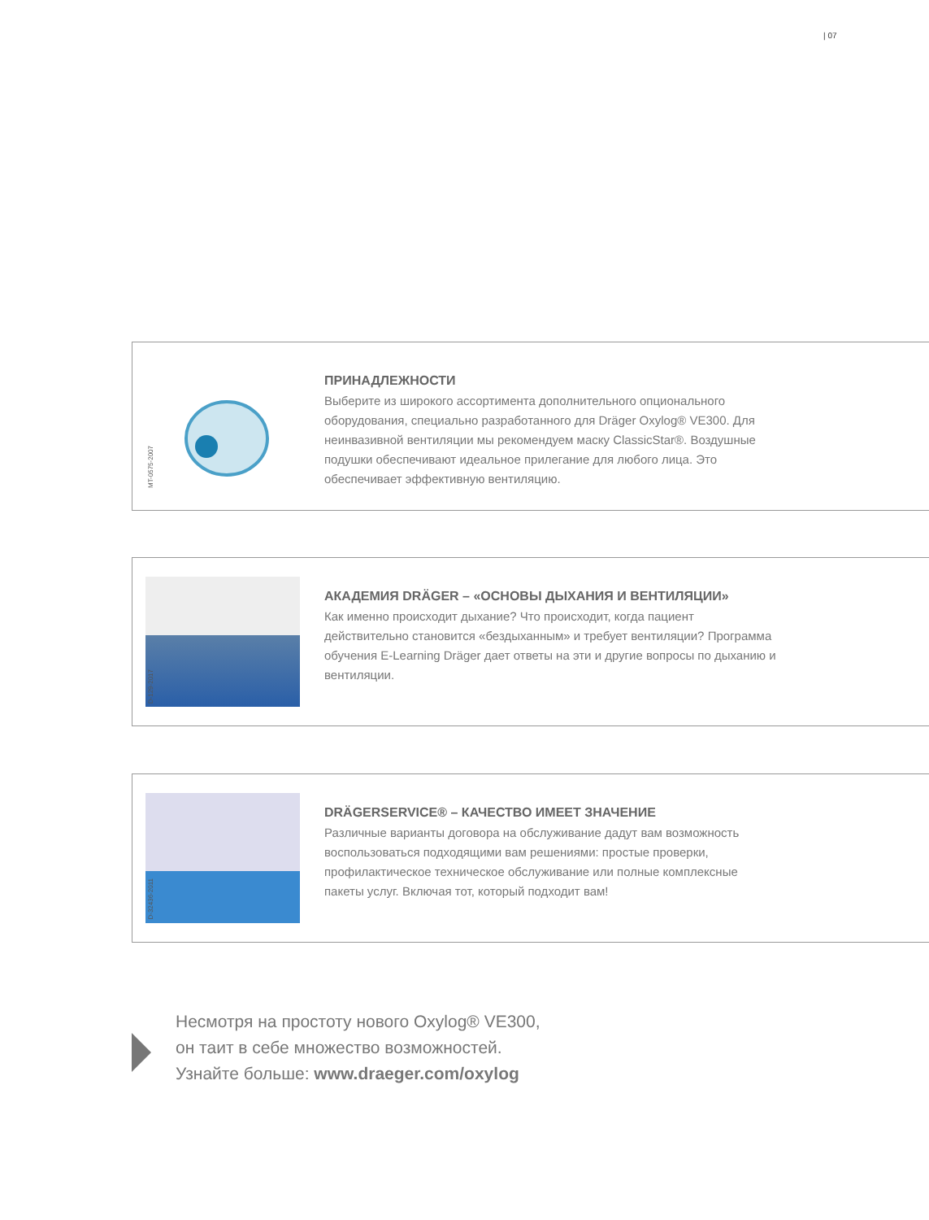| 07
MT-0575-2007
ПРИНАДЛЕЖНОСТИ
Выберите из широкого ассортимента дополнительного опционального оборудования, специально разработанного для Dräger Oxylog® VE300. Для неинвазивной вентиляции мы рекомендуем маску ClassicStar®. Воздушные подушки обеспечивают идеальное прилегание для любого лица. Это обеспечивает эффективную вентиляцию.
D-129-2017
АКАДЕМИЯ DRÄGER – «ОСНОВЫ ДЫХАНИЯ И ВЕНТИЛЯЦИИ»
Как именно происходит дыхание? Что происходит, когда пациент действительно становится «бездыханным» и требует вентиляции? Программа обучения E-Learning Dräger дает ответы на эти и другие вопросы по дыханию и вентиляции.
D-32436-2011
DRÄGERSERVICE® – КАЧЕСТВО ИМЕЕТ ЗНАЧЕНИЕ
Различные варианты договора на обслуживание дадут вам возможность воспользоваться подходящими вам решениями: простые проверки, профилактическое техническое обслуживание или полные комплексные пакеты услуг. Включая тот, который подходит вам!
Несмотря на простоту нового Oxylog® VE300,
он таит в себе множество возможностей.
Узнайте больше: www.draeger.com/oxylog